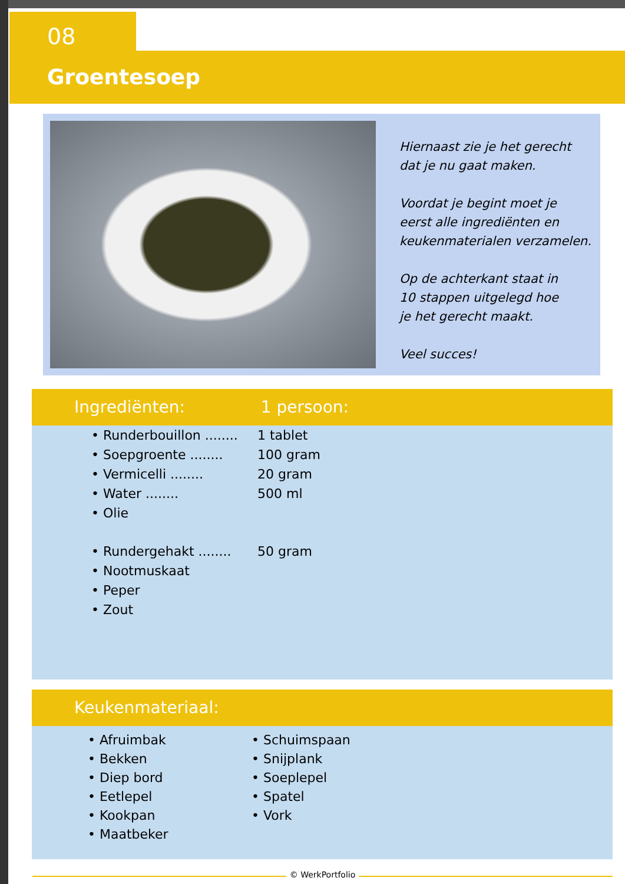08
Groentesoep
Hiernaast zie je het gerecht
dat je nu gaat maken.
Voordat je begint moet je
eerst alle ingrediënten en
keukenmaterialen verzamelen.
Op de achterkant staat in
10 stappen uitgelegd hoe
je het gerecht maakt.
Veel succes!
Ingrediënten: 1 persoon:
| • Runderbouillon ........ | 1 tablet |
| • Soepgroente ........ | 100 gram |
| • Vermicelli ........ | 20 gram |
| • Water ........ | 500 ml |
| • Olie | |
| • Rundergehakt ........ | 50 gram |
| • Nootmuskaat | |
| • Peper | |
| • Zout | |
Keukenmateriaal:
• Afruimbak
• Bekken
• Diep bord
• Eetlepel
• Kookpan
• Maatbeker
• Schuimspaan
• Snijplank
• Soeplepel
• Spatel
• Vork
© WerkPortfolio